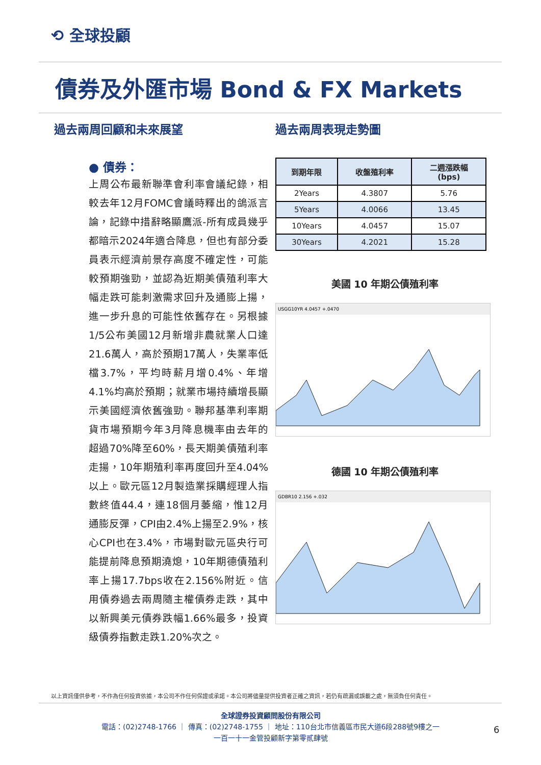⟲ 全球投顧
債券及外匯市場 Bond & FX Markets
過去兩周回顧和未來展望
● 債券：
上周公布最新聯準會利率會議紀錄，相較去年12月FOMC會議時釋出的鴿派言論，記錄中措辭略顯鷹派-所有成員幾乎都暗示2024年適合降息，但也有部分委員表示經濟前景存高度不確定性，可能較預期強勁，並認為近期美債殖利率大幅走跌可能刺激需求回升及通膨上揚，進一步升息的可能性依舊存在。另根據1/5公布美國12月新增非農就業人口達21.6萬人，高於預期17萬人，失業率低檔3.7%，平均時薪月增0.4%、年增4.1%均高於預期；就業市場持續增長顯示美國經濟依舊強勁。聯邦基準利率期貨市場預期今年3月降息機率由去年的超過70%降至60%，長天期美債殖利率走揚，10年期殖利率再度回升至4.04%以上。歐元區12月製造業採購經理人指數終值44.4，連18個月萎縮，惟12月通膨反彈，CPI由2.4%上揚至2.9%，核心CPI也在3.4%，市場對歐元區央行可能提前降息預期澆熄，10年期德債殖利率上揚17.7bps收在2.156%附近。信用債券過去兩周隨主權債券走跌，其中以新興美元債券跌幅1.66%最多，投資級債券指數走跌1.20%次之。
過去兩周表現走勢圖
| 到期年限 | 收盤殖利率 | 二週漲跌幅 (bps) |
| --- | --- | --- |
| 2Years | 4.3807 | 5.76 |
| 5Years | 4.0066 | 13.45 |
| 10Years | 4.0457 | 15.07 |
| 30Years | 4.2021 | 15.28 |
美國 10 年期公債殖利率
USGG10YR 4.0457 +.0470
德國 10 年期公債殖利率
GDBR10 2.156 +.032
以上資訊僅供參考，不作為任何投資依據，本公司不作任何保證或承諾。本公司將儘量提供投資者正確之資訊，若仍有疏漏或誤載之處，無須負任何責任。
全球證券投資顧問股份有限公司
電話：(02)2748-1766 ｜ 傳真：(02)2748-1755 ｜ 地址：110台北市信義區市民大道6段288號9樓之一
一百一十一金管投顧新字第零貳肆號
6